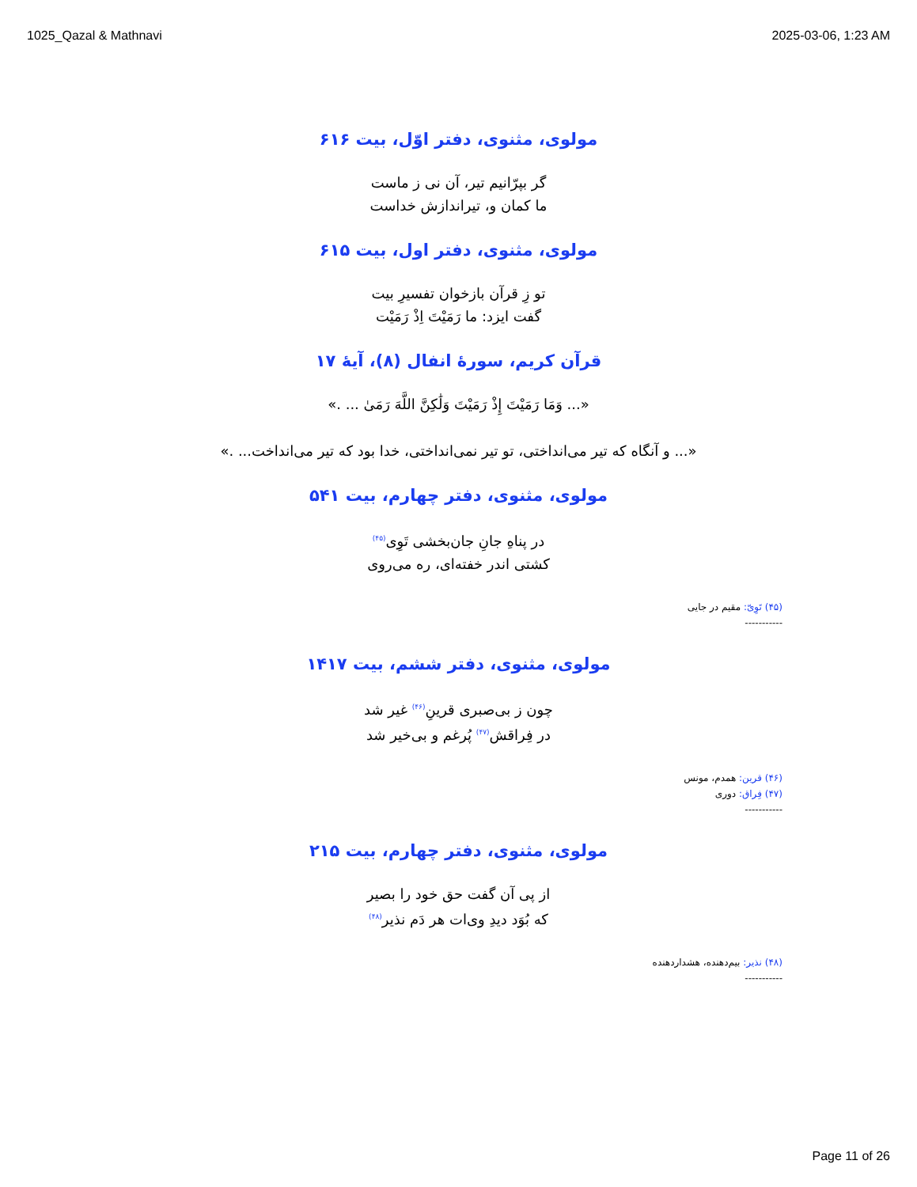1025_Qazal & Mathnavi 2025-03-06, 1:23 AM
مولوی، مثنوی، دفتر اوّل، بیت ۶۱۶
گر بپرّانیم تیر، آن نی ز ماست
ما کمان و، تیراندازش خداست
مولوی، مثنوی، دفتر اول، بیت ۶۱۵
تو زِ قرآن بازخوان تفسیرِ بیت
گفت ایزد: ما رَمَیْتَ اِذْ رَمَیْت
قرآن کریم، سورهٔ انفال (۸)، آیهٔ ۱۷
«... وَمَا رَمَيْتَ إِذْ رَمَيْتَ وَلَٰكِنَّ اللَّهَ رَمَىٰ ... .»
«... و آنگاه كه تير مى‌انداختى، تو تير نمى‌انداختى، خدا بود كه تير مى‌انداخت... .»
مولوی، مثنوی، دفتر چهارم، بیت ۵۴۱
در پناهِ جانِ جان‌بخشی تَوِی<sup>(۴۵)</sup>
کشتی اندر خفته‌ای، ره می‌روی
(۴۵) تَوِیّ: مقیم در جایی
-----------
مولوی، مثنوی، دفتر ششم، بیت ۱۴۱۷
چون ز بی‌صبری قرینِ<sup>(۴۶)</sup> غیر شد
در فِراقش<sup>(۴۷)</sup> پُرغم و بی‌خیر شد
(۴۶) قرین: همدم، مونس
(۴۷) فِراق: دوری
-----------
مولوی، مثنوی، دفتر چهارم، بیت ۲۱۵
از پی آن گفت حق خود را بصیر
که بُوَد دیدِ وی‌ات هر دَم نذیر<sup>(۴۸)</sup>
(۴۸) نذیر: بیم‌دهنده، هشداردهنده
-----------
Page 11 of 26